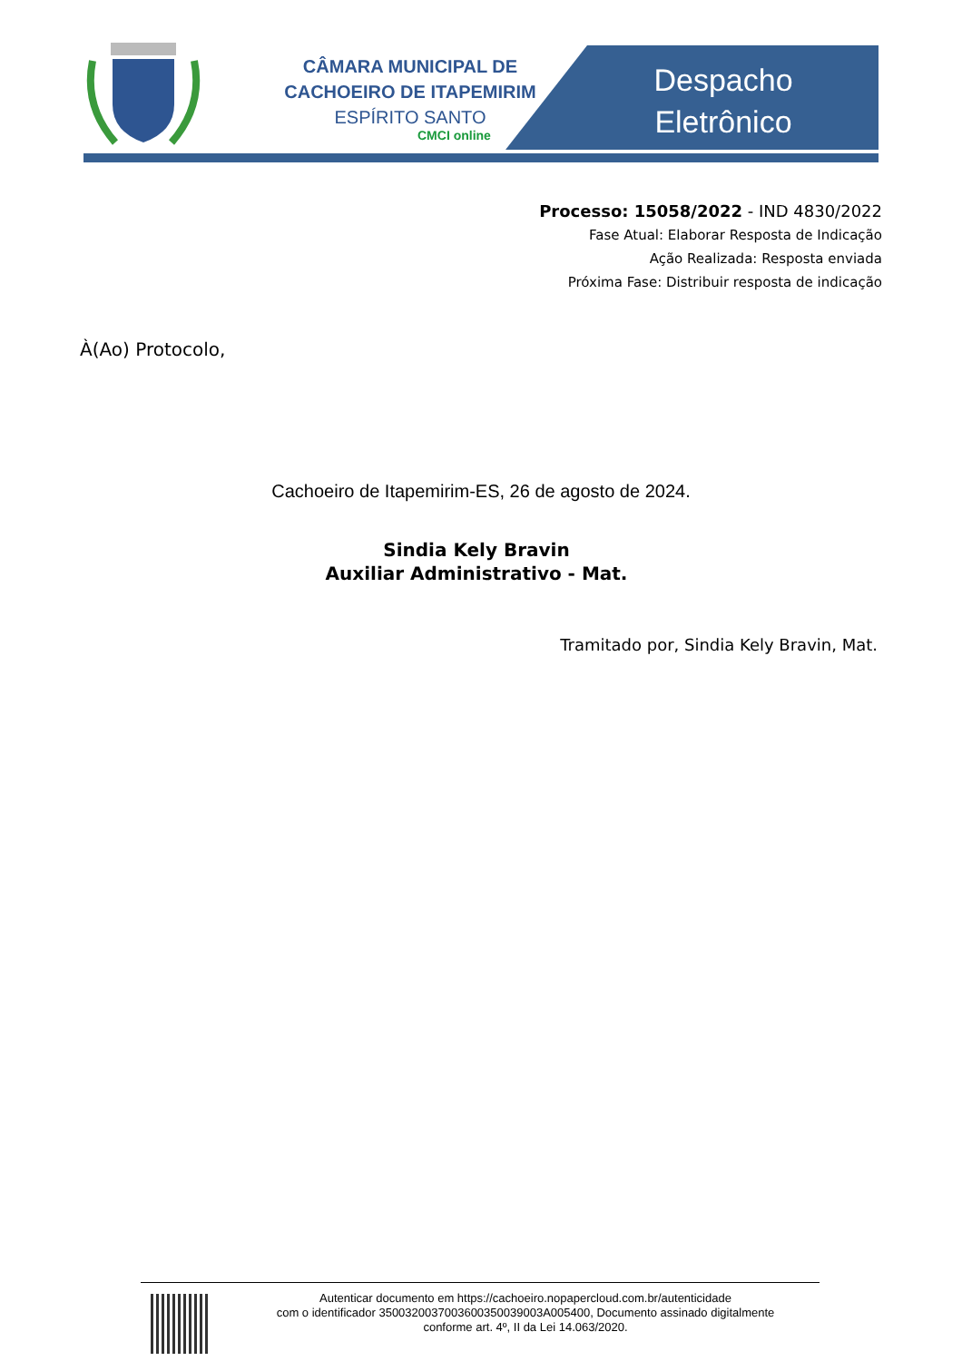CÂMARA MUNICIPAL DE
CACHOEIRO DE ITAPEMIRIM
ESPÍRITO SANTO
CMCI online
Despacho Eletrônico
Processo: 15058/2022 - IND 4830/2022
Fase Atual: Elaborar Resposta de Indicação
Ação Realizada: Resposta enviada
Próxima Fase: Distribuir resposta de indicação
À(Ao) Protocolo,
Cachoeiro de Itapemirim-ES, 26 de agosto de 2024.
Sindia Kely Bravin
Auxiliar Administrativo - Mat.
Tramitado por, Sindia Kely Bravin, Mat.
Autenticar documento em https://cachoeiro.nopapercloud.com.br/autenticidade
com o identificador 3500320037003600350039003A005400, Documento assinado digitalmente
conforme art. 4º, II da Lei 14.063/2020.